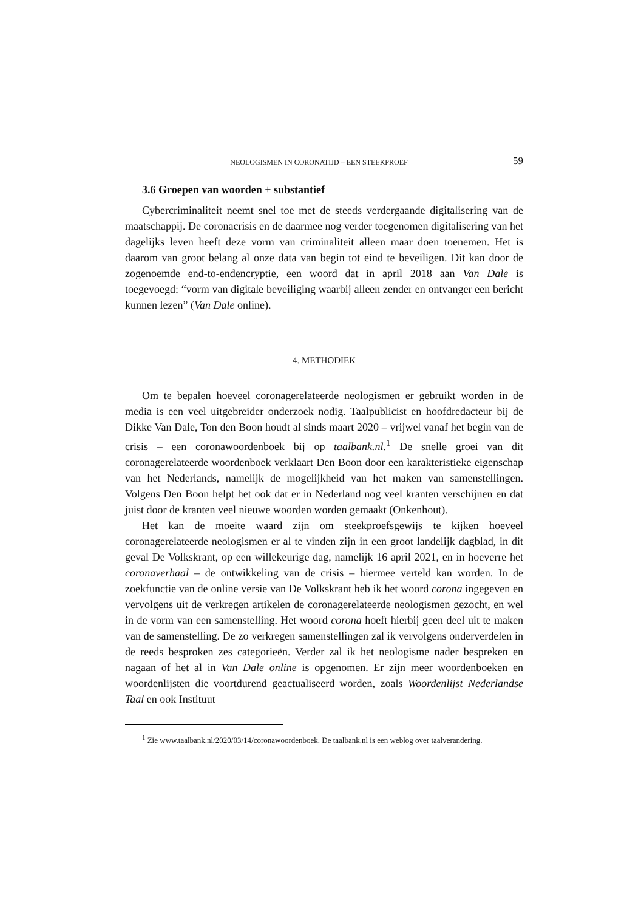NEOLOGISMEN IN CORONATIJD – EEN STEEKPROEF 59
3.6 Groepen van woorden + substantief
Cybercriminaliteit neemt snel toe met de steeds verdergaande digitalisering van de maatschappij. De coronacrisis en de daarmee nog verder toegenomen digitalisering van het dagelijks leven heeft deze vorm van criminaliteit alleen maar doen toenemen. Het is daarom van groot belang al onze data van begin tot eind te beveiligen. Dit kan door de zogenoemde end-to-endencryptie, een woord dat in april 2018 aan Van Dale is toegevoegd: “vorm van digitale beveiliging waarbij alleen zender en ontvanger een bericht kunnen lezen” (Van Dale online).
4. METHODIEK
Om te bepalen hoeveel coronagerelateerde neologismen er gebruikt worden in de media is een veel uitgebreider onderzoek nodig. Taalpublicist en hoofdredacteur bij de Dikke Van Dale, Ton den Boon houdt al sinds maart 2020 – vrijwel vanaf het begin van de crisis – een coronawoordenboek bij op taalbank.nl.<sup>1</sup> De snelle groei van dit coronagerelateerde woordenboek verklaart Den Boon door een karakteristieke eigenschap van het Nederlands, namelijk de mogelijkheid van het maken van samenstellingen. Volgens Den Boon helpt het ook dat er in Nederland nog veel kranten verschijnen en dat juist door de kranten veel nieuwe woorden worden gemaakt (Onkenhout).
Het kan de moeite waard zijn om steekproefsgewijs te kijken hoeveel coronagerelateerde neologismen er al te vinden zijn in een groot landelijk dagblad, in dit geval De Volkskrant, op een willekeurige dag, namelijk 16 april 2021, en in hoeverre het coronaverhaal – de ontwikkeling van de crisis – hiermee verteld kan worden. In de zoekfunctie van de online versie van De Volkskrant heb ik het woord corona ingegeven en vervolgens uit de verkregen artikelen de coronagerelateerde neologismen gezocht, en wel in de vorm van een samenstelling. Het woord corona hoeft hierbij geen deel uit te maken van de samenstelling. De zo verkregen samenstellingen zal ik vervolgens onderverdelen in de reeds besproken zes categorieën. Verder zal ik het neologisme nader bespreken en nagaan of het al in Van Dale online is opgenomen. Er zijn meer woordenboeken en woordenlijsten die voortdurend geactualiseerd worden, zoals Woordenlijst Nederlandse Taal en ook Instituut
<sup>1</sup> Zie www.taalbank.nl/2020/03/14/coronawoordenboek. De taalbank.nl is een weblog over taalverandering.